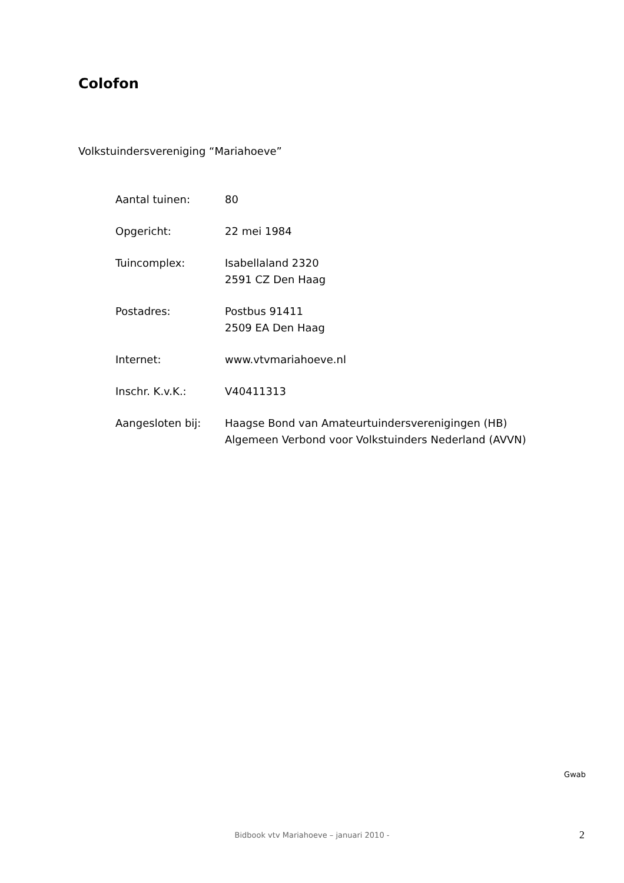Colofon
Volkstuindersvereniging “Mariahoeve”
| Aantal tuinen: | 80 |
| Opgericht: | 22 mei 1984 |
| Tuincomplex: | Isabellaland 2320 2591 CZ Den Haag |
| Postadres: | Postbus 91411 2509 EA Den Haag |
| Internet: | www.vtvmariahoeve.nl |
| Inschr. K.v.K.: | V40411313 |
| Aangesloten bij: | Haagse Bond van Amateurtuindersverenigingen (HB) Algemeen Verbond voor Volkstuinders Nederland (AVVN) |
Gwab
Bidbook vtv Mariahoeve – januari 2010 - 2